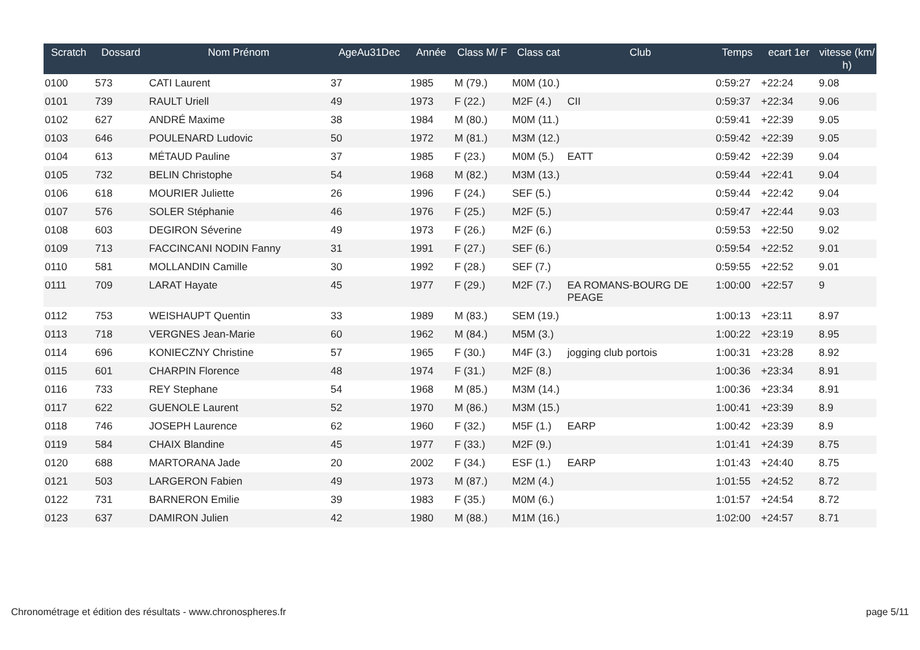| Scratch | Dossard | Nom Prénom | AgeAu31Dec | Année | Class M/ F | Class cat | Club | Temps | ecart 1er | vitesse (km/ h) |
| --- | --- | --- | --- | --- | --- | --- | --- | --- | --- | --- |
| 0100 | 573 | CATI Laurent | 37 | 1985 | M (79.) | M0M (10.) | | 0:59:27 | +22:24 | 9.08 |
| 0101 | 739 | RAULT Uriell | 49 | 1973 | F (22.) | M2F (4.) | CII | 0:59:37 | +22:34 | 9.06 |
| 0102 | 627 | ANDRÉ Maxime | 38 | 1984 | M (80.) | M0M (11.) | | 0:59:41 | +22:39 | 9.05 |
| 0103 | 646 | POULENARD Ludovic | 50 | 1972 | M (81.) | M3M (12.) | | 0:59:42 | +22:39 | 9.05 |
| 0104 | 613 | MÉTAUD Pauline | 37 | 1985 | F (23.) | M0M (5.) | EATT | 0:59:42 | +22:39 | 9.04 |
| 0105 | 732 | BELIN Christophe | 54 | 1968 | M (82.) | M3M (13.) | | 0:59:44 | +22:41 | 9.04 |
| 0106 | 618 | MOURIER Juliette | 26 | 1996 | F (24.) | SEF (5.) | | 0:59:44 | +22:42 | 9.04 |
| 0107 | 576 | SOLER Stéphanie | 46 | 1976 | F (25.) | M2F (5.) | | 0:59:47 | +22:44 | 9.03 |
| 0108 | 603 | DEGIRON Séverine | 49 | 1973 | F (26.) | M2F (6.) | | 0:59:53 | +22:50 | 9.02 |
| 0109 | 713 | FACCINCANI NODIN Fanny | 31 | 1991 | F (27.) | SEF (6.) | | 0:59:54 | +22:52 | 9.01 |
| 0110 | 581 | MOLLANDIN Camille | 30 | 1992 | F (28.) | SEF (7.) | | 0:59:55 | +22:52 | 9.01 |
| 0111 | 709 | LARAT Hayate | 45 | 1977 | F (29.) | M2F (7.) | EA ROMANS-BOURG DE PEAGE | 1:00:00 | +22:57 | 9 |
| 0112 | 753 | WEISHAUPT Quentin | 33 | 1989 | M (83.) | SEM (19.) | | 1:00:13 | +23:11 | 8.97 |
| 0113 | 718 | VERGNES Jean-Marie | 60 | 1962 | M (84.) | M5M (3.) | | 1:00:22 | +23:19 | 8.95 |
| 0114 | 696 | KONIECZNY Christine | 57 | 1965 | F (30.) | M4F (3.) | jogging club portois | 1:00:31 | +23:28 | 8.92 |
| 0115 | 601 | CHARPIN Florence | 48 | 1974 | F (31.) | M2F (8.) | | 1:00:36 | +23:34 | 8.91 |
| 0116 | 733 | REY Stephane | 54 | 1968 | M (85.) | M3M (14.) | | 1:00:36 | +23:34 | 8.91 |
| 0117 | 622 | GUENOLE Laurent | 52 | 1970 | M (86.) | M3M (15.) | | 1:00:41 | +23:39 | 8.9 |
| 0118 | 746 | JOSEPH Laurence | 62 | 1960 | F (32.) | M5F (1.) | EARP | 1:00:42 | +23:39 | 8.9 |
| 0119 | 584 | CHAIX Blandine | 45 | 1977 | F (33.) | M2F (9.) | | 1:01:41 | +24:39 | 8.75 |
| 0120 | 688 | MARTORANA Jade | 20 | 2002 | F (34.) | ESF (1.) | EARP | 1:01:43 | +24:40 | 8.75 |
| 0121 | 503 | LARGERON Fabien | 49 | 1973 | M (87.) | M2M (4.) | | 1:01:55 | +24:52 | 8.72 |
| 0122 | 731 | BARNERON Emilie | 39 | 1983 | F (35.) | M0M (6.) | | 1:01:57 | +24:54 | 8.72 |
| 0123 | 637 | DAMIRON Julien | 42 | 1980 | M (88.) | M1M (16.) | | 1:02:00 | +24:57 | 8.71 |
Chronométrage et édition des résultats - www.chronospheres.fr page 5/11